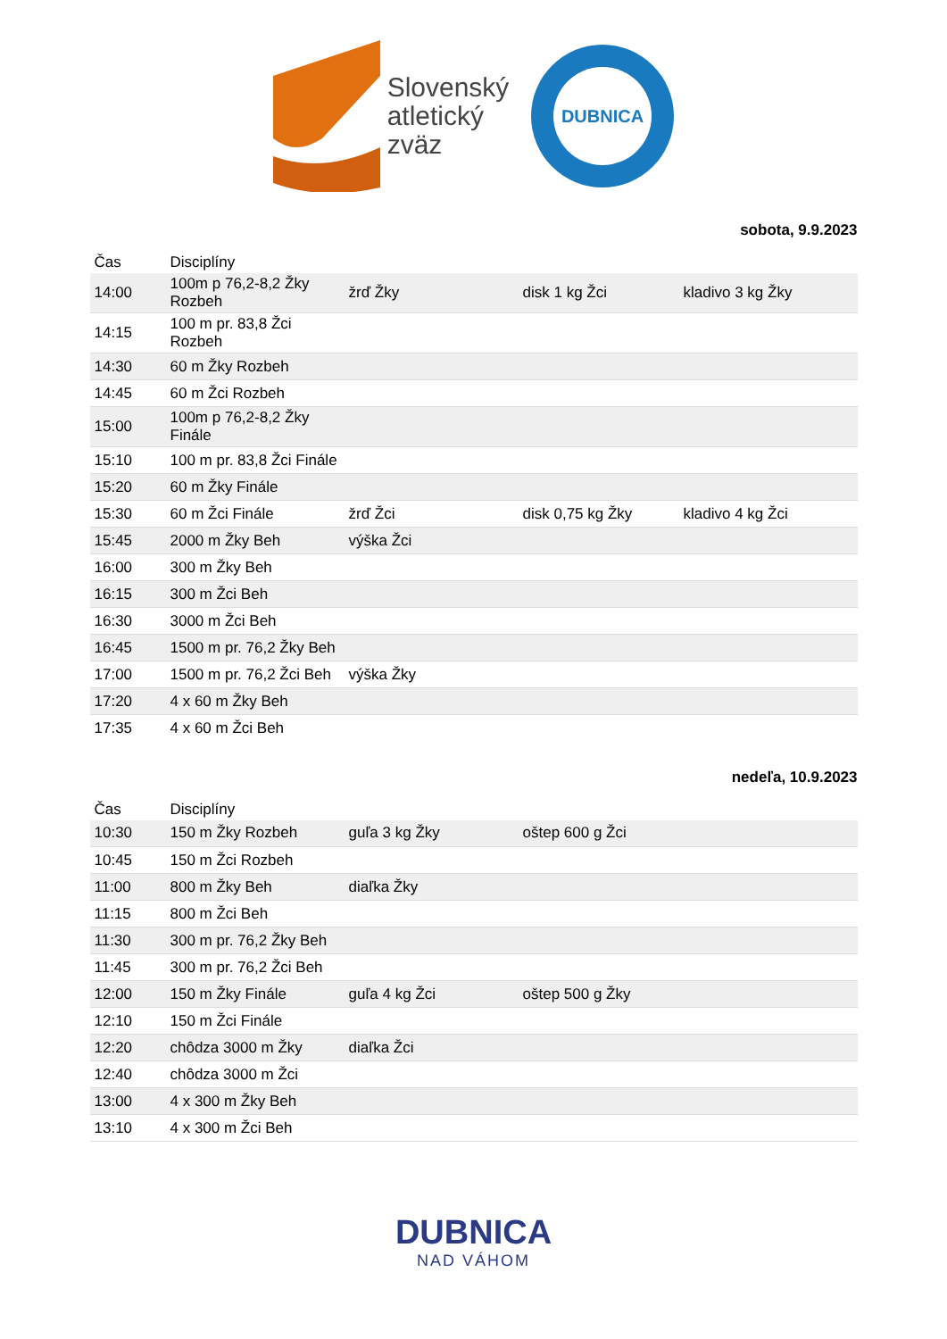Slovenský
atletický
zväz
DUBNICA
sobota, 9.9.2023
| Čas | Disciplíny | | | |
| --- | --- | --- | --- | --- |
| 14:00 | 100m p 76,2-8,2 Žky Rozbeh | žrď Žky | disk 1 kg Žci | kladivo 3 kg Žky |
| 14:15 | 100 m pr. 83,8 Žci Rozbeh | | | |
| 14:30 | 60 m Žky Rozbeh | | | |
| 14:45 | 60 m Žci Rozbeh | | | |
| 15:00 | 100m p 76,2-8,2 Žky Finále | | | |
| 15:10 | 100 m pr. 83,8 Žci Finále | | | |
| 15:20 | 60 m Žky Finále | | | |
| 15:30 | 60 m Žci Finále | žrď Žci | disk 0,75 kg Žky | kladivo 4 kg Žci |
| 15:45 | 2000 m Žky Beh | výška Žci | | |
| 16:00 | 300 m Žky Beh | | | |
| 16:15 | 300 m Žci Beh | | | |
| 16:30 | 3000 m Žci Beh | | | |
| 16:45 | 1500 m pr. 76,2 Žky Beh | | | |
| 17:00 | 1500 m pr. 76,2 Žci Beh | výška Žky | | |
| 17:20 | 4 x 60 m Žky Beh | | | |
| 17:35 | 4 x 60 m Žci Beh | | | |
nedeľa, 10.9.2023
| Čas | Disciplíny | | | |
| --- | --- | --- | --- | --- |
| 10:30 | 150 m Žky Rozbeh | guľa 3 kg Žky | oštep 600 g Žci | |
| 10:45 | 150 m Žci Rozbeh | | | |
| 11:00 | 800 m Žky Beh | diaľka Žky | | |
| 11:15 | 800 m Žci Beh | | | |
| 11:30 | 300 m pr. 76,2 Žky Beh | | | |
| 11:45 | 300 m pr. 76,2 Žci Beh | | | |
| 12:00 | 150 m Žky Finále | guľa 4 kg Žci | oštep 500 g Žky | |
| 12:10 | 150 m Žci Finále | | | |
| 12:20 | chôdza 3000 m Žky | diaľka Žci | | |
| 12:40 | chôdza 3000 m Žci | | | |
| 13:00 | 4 x 300 m Žky Beh | | | |
| 13:10 | 4 x 300 m Žci Beh | | | |
DUBNICA
NAD VÁHOM